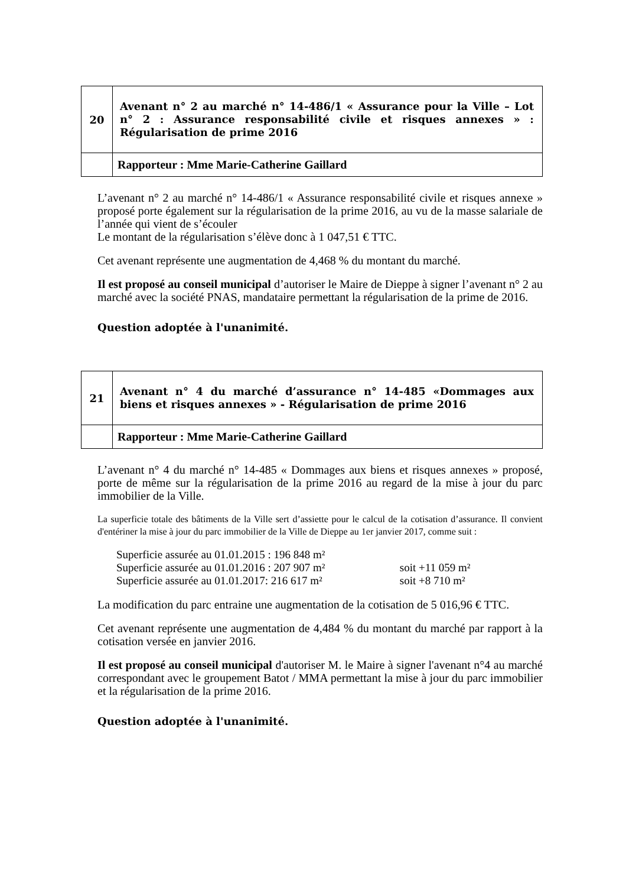| 20 | Avenant n° 2 au marché n° 14-486/1 « Assurance pour la Ville – Lot n° 2 : Assurance responsabilité civile et risques annexes » : Régularisation de prime 2016 |
| | Rapporteur : Mme Marie-Catherine Gaillard |
L’avenant n° 2 au marché n° 14-486/1 « Assurance responsabilité civile et risques annexe » proposé porte également sur la régularisation de la prime 2016, au vu de la masse salariale de l’année qui vient de s’écouler
Le montant de la régularisation s’élève donc à 1 047,51 € TTC.
Cet avenant représente une augmentation de 4,468 % du montant du marché.
Il est proposé au conseil municipal d’autoriser le Maire de Dieppe à signer l’avenant n° 2 au marché avec la société PNAS, mandataire permettant la régularisation de la prime de 2016.
Question adoptée à l'unanimité.
| 21 | Avenant n° 4 du marché d’assurance n° 14-485 «Dommages aux biens et risques annexes » - Régularisation de prime 2016 |
| | Rapporteur : Mme Marie-Catherine Gaillard |
L’avenant n° 4 du marché n° 14-485 « Dommages aux biens et risques annexes » proposé, porte de même sur la régularisation de la prime 2016 au regard de la mise à jour du parc immobilier de la Ville.
La superficie totale des bâtiments de la Ville sert d’assiette pour le calcul de la cotisation d’assurance. Il convient d'entériner la mise à jour du parc immobilier de la Ville de Dieppe au 1er janvier 2017, comme suit :
Superficie assurée au 01.01.2015 : 196 848 m²
Superficie assurée au 01.01.2016 : 207 907 m² soit +11 059 m²
Superficie assurée au 01.01.2017: 216 617 m² soit +8 710 m²
La modification du parc entraine une augmentation de la cotisation de 5 016,96 € TTC.
Cet avenant représente une augmentation de 4,484 % du montant du marché par rapport à la cotisation versée en janvier 2016.
Il est proposé au conseil municipal d'autoriser M. le Maire à signer l'avenant n°4 au marché correspondant avec le groupement Batot / MMA permettant la mise à jour du parc immobilier et la régularisation de la prime 2016.
Question adoptée à l'unanimité.